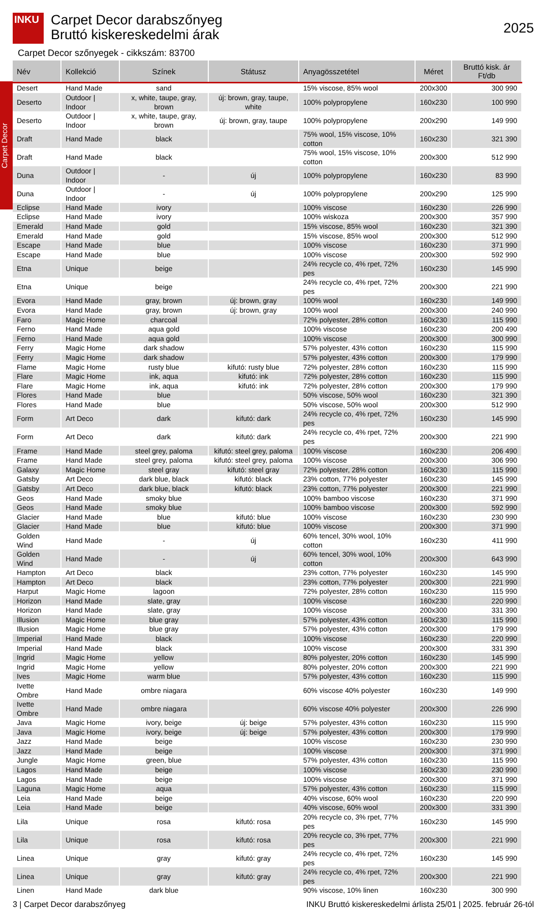Carpet Decor
INKU
Carpet Decor darabszőnyeg
Bruttó kiskereskedelmi árak
2025
Carpet Decor szőnyegek - cikkszám: 83700
| Név | Kollekció | Színek | Státusz | Anyagösszetétel | Méret | Bruttó kisk. ár Ft/db |
| --- | --- | --- | --- | --- | --- | --- |
| Desert | Hand Made | sand | | 15% viscose, 85% wool | 200x300 | 300 990 |
| Deserto | Outdoor / Indoor | x, white, taupe, gray, brown | új: brown, gray, taupe, white | 100% polypropylene | 160x230 | 100 990 |
| Deserto | Outdoor / Indoor | x, white, taupe, gray, brown | új: brown, gray, taupe | 100% polypropylene | 200x290 | 149 990 |
| Draft | Hand Made | black | | 75% wool, 15% viscose, 10% cotton | 160x230 | 321 390 |
| Draft | Hand Made | black | | 75% wool, 15% viscose, 10% cotton | 200x300 | 512 990 |
| Duna | Outdoor / Indoor | - | új | 100% polypropylene | 160x230 | 83 990 |
| Duna | Outdoor / Indoor | - | új | 100% polypropylene | 200x290 | 125 990 |
| Eclipse | Hand Made | ivory | | 100% viscose | 160x230 | 226 990 |
| Eclipse | Hand Made | ivory | | 100% wiskoza | 200x300 | 357 990 |
| Emerald | Hand Made | gold | | 15% viscose, 85% wool | 160x230 | 321 390 |
| Emerald | Hand Made | gold | | 15% viscose, 85% wool | 200x300 | 512 990 |
| Escape | Hand Made | blue | | 100% viscose | 160x230 | 371 990 |
| Escape | Hand Made | blue | | 100% viscose | 200x300 | 592 990 |
| Etna | Unique | beige | | 24% recycle co, 4% rpet, 72% pes | 160x230 | 145 990 |
| Etna | Unique | beige | | 24% recycle co, 4% rpet, 72% pes | 200x300 | 221 990 |
| Evora | Hand Made | gray, brown | új: brown, gray | 100% wool | 160x230 | 149 990 |
| Evora | Hand Made | gray, brown | új: brown, gray | 100% wool | 200x300 | 240 990 |
| Faro | Magic Home | charcoal | | 72% polyester, 28% cotton | 160x230 | 115 990 |
| Ferno | Hand Made | aqua gold | | 100% viscose | 160x230 | 200 490 |
| Ferno | Hand Made | aqua gold | | 100% viscose | 200x300 | 300 990 |
| Ferry | Magic Home | dark shadow | | 57% polyester, 43% cotton | 160x230 | 115 990 |
| Ferry | Magic Home | dark shadow | | 57% polyester, 43% cotton | 200x300 | 179 990 |
| Flame | Magic Home | rusty blue | kifutó: rusty blue | 72% polyester, 28% cotton | 160x230 | 115 990 |
| Flare | Magic Home | ink, aqua | kifutó: ink | 72% polyester, 28% cotton | 160x230 | 115 990 |
| Flare | Magic Home | ink, aqua | kifutó: ink | 72% polyester, 28% cotton | 200x300 | 179 990 |
| Flores | Hand Made | blue | | 50% viscose, 50% wool | 160x230 | 321 390 |
| Flores | Hand Made | blue | | 50% viscose, 50% wool | 200x300 | 512 990 |
| Form | Art Deco | dark | kifutó: dark | 24% recycle co, 4% rpet, 72% pes | 160x230 | 145 990 |
| Form | Art Deco | dark | kifutó: dark | 24% recycle co, 4% rpet, 72% pes | 200x300 | 221 990 |
| Frame | Hand Made | steel grey, paloma | kifutó: steel grey, paloma | 100% viscose | 160x230 | 206 490 |
| Frame | Hand Made | steel grey, paloma | kifutó: steel grey, paloma | 100% viscose | 200x300 | 306 990 |
| Galaxy | Magic Home | steel gray | kifutó: steel gray | 72% polyester, 28% cotton | 160x230 | 115 990 |
| Gatsby | Art Deco | dark blue, black | kifutó: black | 23% cotton, 77% polyester | 160x230 | 145 990 |
| Gatsby | Art Deco | dark blue, black | kifutó: black | 23% cotton, 77% polyester | 200x300 | 221 990 |
| Geos | Hand Made | smoky blue | | 100% bamboo viscose | 160x230 | 371 990 |
| Geos | Hand Made | smoky blue | | 100% bamboo viscose | 200x300 | 592 990 |
| Glacier | Hand Made | blue | kifutó: blue | 100% viscose | 160x230 | 230 990 |
| Glacier | Hand Made | blue | kifutó: blue | 100% viscose | 200x300 | 371 990 |
| Golden Wind | Hand Made | - | új | 60% tencel, 30% wool, 10% cotton | 160x230 | 411 990 |
| Golden Wind | Hand Made | - | új | 60% tencel, 30% wool, 10% cotton | 200x300 | 643 990 |
| Hampton | Art Deco | black | | 23% cotton, 77% polyester | 160x230 | 145 990 |
| Hampton | Art Deco | black | | 23% cotton, 77% polyester | 200x300 | 221 990 |
| Harput | Magic Home | lagoon | | 72% polyester, 28% cotton | 160x230 | 115 990 |
| Horizon | Hand Made | slate, gray | | 100% viscose | 160x230 | 220 990 |
| Horizon | Hand Made | slate, gray | | 100% viscose | 200x300 | 331 390 |
| Illusion | Magic Home | blue gray | | 57% polyester, 43% cotton | 160x230 | 115 990 |
| Illusion | Magic Home | blue gray | | 57% polyester, 43% cotton | 200x300 | 179 990 |
| Imperial | Hand Made | black | | 100% viscose | 160x230 | 220 990 |
| Imperial | Hand Made | black | | 100% viscose | 200x300 | 331 390 |
| Ingrid | Magic Home | yellow | | 80% polyester, 20% cotton | 160x230 | 145 990 |
| Ingrid | Magic Home | yellow | | 80% polyester, 20% cotton | 200x300 | 221 990 |
| Ives | Magic Home | warm blue | | 57% polyester, 43% cotton | 160x230 | 115 990 |
| Ivette Ombre | Hand Made | ombre niagara | | 60% viscose 40% polyester | 160x230 | 149 990 |
| Ivette Ombre | Hand Made | ombre niagara | | 60% viscose 40% polyester | 200x300 | 226 990 |
| Java | Magic Home | ivory, beige | új: beige | 57% polyester, 43% cotton | 160x230 | 115 990 |
| Java | Magic Home | ivory, beige | új: beige | 57% polyester, 43% cotton | 200x300 | 179 990 |
| Jazz | Hand Made | beige | | 100% viscose | 160x230 | 230 990 |
| Jazz | Hand Made | beige | | 100% viscose | 200x300 | 371 990 |
| Jungle | Magic Home | green, blue | | 57% polyester, 43% cotton | 160x230 | 115 990 |
| Lagos | Hand Made | beige | | 100% viscose | 160x230 | 230 990 |
| Lagos | Hand Made | beige | | 100% viscose | 200x300 | 371 990 |
| Laguna | Magic Home | aqua | | 57% polyester, 43% cotton | 160x230 | 115 990 |
| Leia | Hand Made | beige | | 40% viscose, 60% wool | 160x230 | 220 990 |
| Leia | Hand Made | beige | | 40% viscose, 60% wool | 200x300 | 331 390 |
| Lila | Unique | rosa | kifutó: rosa | 20% recycle co, 3% rpet, 77% pes | 160x230 | 145 990 |
| Lila | Unique | rosa | kifutó: rosa | 20% recycle co, 3% rpet, 77% pes | 200x300 | 221 990 |
| Linea | Unique | gray | kifutó: gray | 24% recycle co, 4% rpet, 72% pes | 160x230 | 145 990 |
| Linea | Unique | gray | kifutó: gray | 24% recycle co, 4% rpet, 72% pes | 200x300 | 221 990 |
| Linen | Hand Made | dark blue | | 90% viscose, 10% linen | 160x230 | 300 990 |
3 | Carpet Decor darabszőnyeg INKU Bruttó kiskereskedelmi árlista 25/01 | 2025. február 26-tól